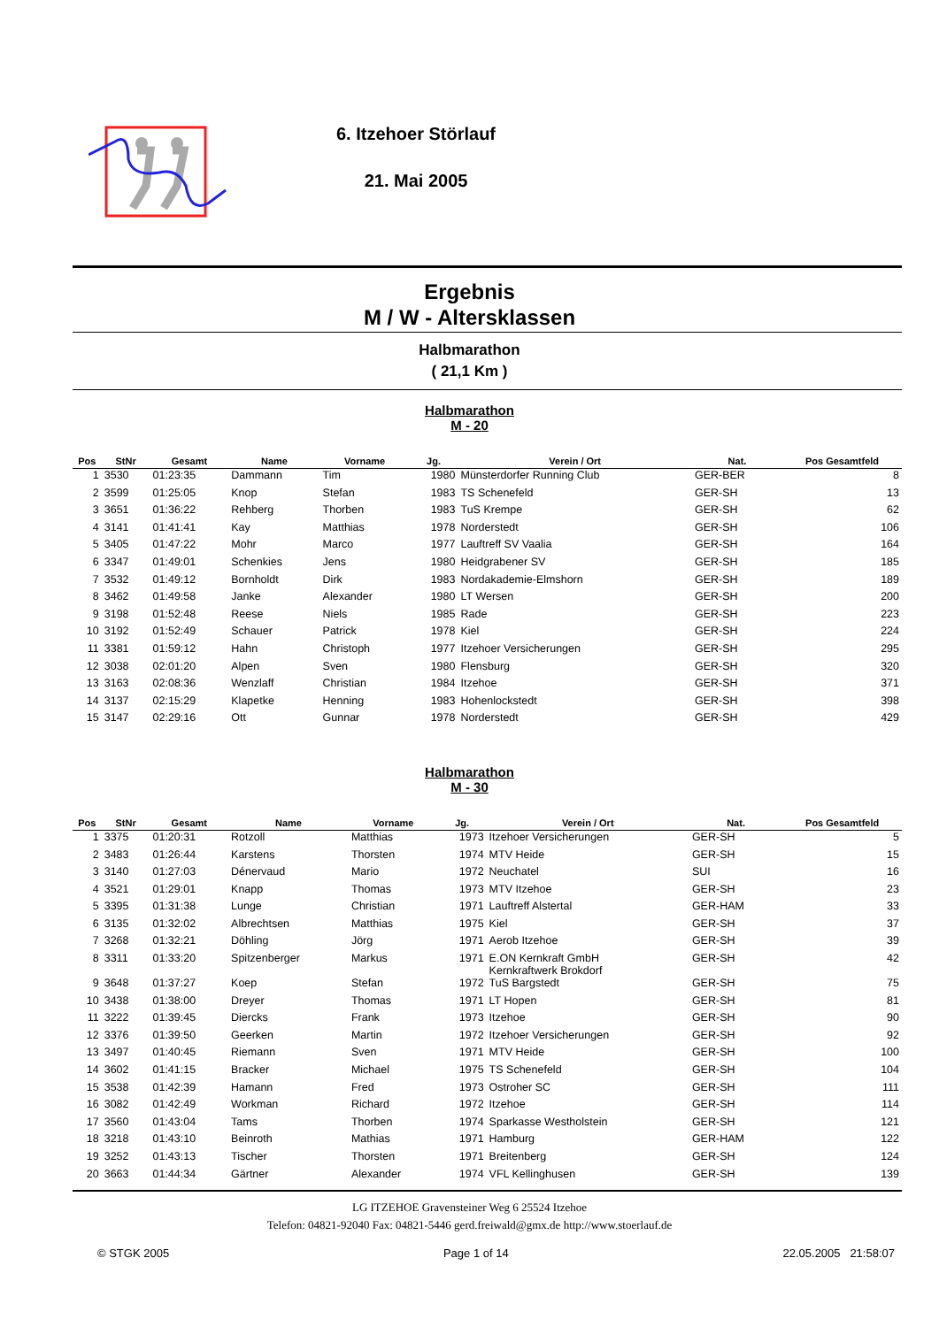6. Itzehoer Störlauf
21. Mai 2005
Ergebnis
M / W - Altersklassen
Halbmarathon
( 21,1 Km )
Halbmarathon
M - 20
| Pos | StNr | Gesamt | Name | Vorname | Jg. | Verein / Ort | Nat. | Pos Gesamtfeld |
| --- | --- | --- | --- | --- | --- | --- | --- | --- |
| 1 | 3530 | 01:23:35 | Dammann | Tim | 1980 | Münsterdorfer Running Club | GER-BER | 8 |
| 2 | 3599 | 01:25:05 | Knop | Stefan | 1983 | TS Schenefeld | GER-SH | 13 |
| 3 | 3651 | 01:36:22 | Rehberg | Thorben | 1983 | TuS Krempe | GER-SH | 62 |
| 4 | 3141 | 01:41:41 | Kay | Matthias | 1978 | Norderstedt | GER-SH | 106 |
| 5 | 3405 | 01:47:22 | Mohr | Marco | 1977 | Lauftreff SV Vaalia | GER-SH | 164 |
| 6 | 3347 | 01:49:01 | Schenkies | Jens | 1980 | Heidgrabener SV | GER-SH | 185 |
| 7 | 3532 | 01:49:12 | Bornholdt | Dirk | 1983 | Nordakademie-Elmshorn | GER-SH | 189 |
| 8 | 3462 | 01:49:58 | Janke | Alexander | 1980 | LT Wersen | GER-SH | 200 |
| 9 | 3198 | 01:52:48 | Reese | Niels | 1985 | Rade | GER-SH | 223 |
| 10 | 3192 | 01:52:49 | Schauer | Patrick | 1978 | Kiel | GER-SH | 224 |
| 11 | 3381 | 01:59:12 | Hahn | Christoph | 1977 | Itzehoer Versicherungen | GER-SH | 295 |
| 12 | 3038 | 02:01:20 | Alpen | Sven | 1980 | Flensburg | GER-SH | 320 |
| 13 | 3163 | 02:08:36 | Wenzlaff | Christian | 1984 | Itzehoe | GER-SH | 371 |
| 14 | 3137 | 02:15:29 | Klapetke | Henning | 1983 | Hohenlockstedt | GER-SH | 398 |
| 15 | 3147 | 02:29:16 | Ott | Gunnar | 1978 | Norderstedt | GER-SH | 429 |
Halbmarathon
M - 30
| Pos | StNr | Gesamt | Name | Vorname | Jg. | Verein / Ort | Nat. | Pos Gesamtfeld |
| --- | --- | --- | --- | --- | --- | --- | --- | --- |
| 1 | 3375 | 01:20:31 | Rotzoll | Matthias | 1973 | Itzehoer Versicherungen | GER-SH | 5 |
| 2 | 3483 | 01:26:44 | Karstens | Thorsten | 1974 | MTV Heide | GER-SH | 15 |
| 3 | 3140 | 01:27:03 | Dénervaud | Mario | 1972 | Neuchatel | SUI | 16 |
| 4 | 3521 | 01:29:01 | Knapp | Thomas | 1973 | MTV Itzehoe | GER-SH | 23 |
| 5 | 3395 | 01:31:38 | Lunge | Christian | 1971 | Lauftreff Alstertal | GER-HAM | 33 |
| 6 | 3135 | 01:32:02 | Albrechtsen | Matthias | 1975 | Kiel | GER-SH | 37 |
| 7 | 3268 | 01:32:21 | Döhling | Jörg | 1971 | Aerob Itzehoe | GER-SH | 39 |
| 8 | 3311 | 01:33:20 | Spitzenberger | Markus | 1971 | E.ON Kernkraft GmbH Kernkraftwerk Brokdorf | GER-SH | 42 |
| 9 | 3648 | 01:37:27 | Koep | Stefan | 1972 | TuS Bargstedt | GER-SH | 75 |
| 10 | 3438 | 01:38:00 | Dreyer | Thomas | 1971 | LT Hopen | GER-SH | 81 |
| 11 | 3222 | 01:39:45 | Diercks | Frank | 1973 | Itzehoe | GER-SH | 90 |
| 12 | 3376 | 01:39:50 | Geerken | Martin | 1972 | Itzehoer Versicherungen | GER-SH | 92 |
| 13 | 3497 | 01:40:45 | Riemann | Sven | 1971 | MTV Heide | GER-SH | 100 |
| 14 | 3602 | 01:41:15 | Bracker | Michael | 1975 | TS Schenefeld | GER-SH | 104 |
| 15 | 3538 | 01:42:39 | Hamann | Fred | 1973 | Ostroher SC | GER-SH | 111 |
| 16 | 3082 | 01:42:49 | Workman | Richard | 1972 | Itzehoe | GER-SH | 114 |
| 17 | 3560 | 01:43:04 | Tams | Thorben | 1974 | Sparkasse Westholstein | GER-SH | 121 |
| 18 | 3218 | 01:43:10 | Beinroth | Mathias | 1971 | Hamburg | GER-HAM | 122 |
| 19 | 3252 | 01:43:13 | Tischer | Thorsten | 1971 | Breitenberg | GER-SH | 124 |
| 20 | 3663 | 01:44:34 | Gärtner | Alexander | 1974 | VFL Kellinghusen | GER-SH | 139 |
LG ITZEHOE Gravensteiner Weg 6 25524 Itzehoe
Telefon: 04821-92040 Fax: 04821-5446 gerd.freiwald@gmx.de http://www.stoerlauf.de
© STGK 2005 Page 1 of 14 22.05.2005 21:58:07